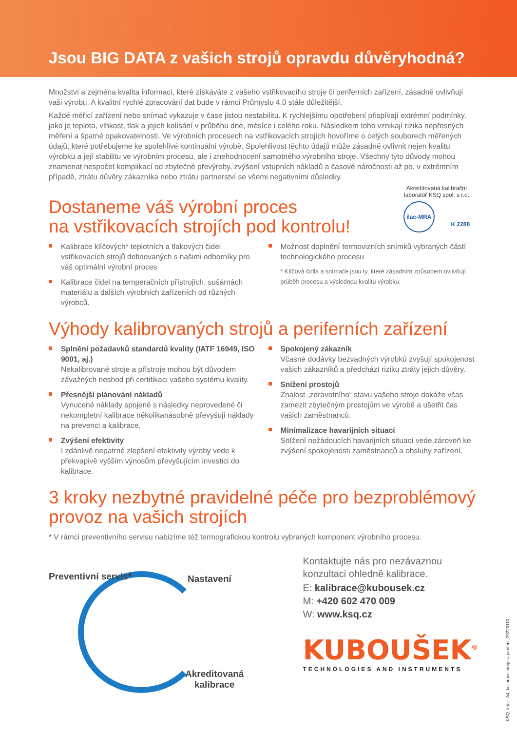Jsou BIG DATA z vašich strojů opravdu důvěryhodná?
Množství a zejména kvalita informací, které získáváte z vašeho vstřikovacího stroje či periferních zařízení, zásadně ovlivňují vaši výrobu. A kvalitní rychlé zpracování dat bude v rámci Průmyslu 4.0 stále důležitější.
Každé měřicí zařízení nebo snímač vykazuje v čase jistou nestabilitu. K rychlejšímu opotřebení přispívají extrémní podmínky, jako je teplota, vlhkost, tlak a jejich kolísání v průběhu dne, měsíce i celého roku. Následkem toho vznikají rizika nepřesných měření a špatné opakovatelnosti. Ve výrobních procesech na vstřikovacích strojích hovoříme o celých souborech měřených údajů, které potřebujeme ke spolehlivé kontinuální výrobě. Spolehlivost těchto údajů může zásadně ovlivnit nejen kvalitu výrobku a její stabilitu ve výrobním procesu, ale i znehodnocení samotného výrobního stroje. Všechny tyto důvody mohou znamenat nespočet komplikací od zbytečné převýroby, zvýšení vstupních nákladů a časové náročnosti až po, v extrémním případě, ztrátu důvěry zákazníka nebo ztrátu partnerství se všemi negativními důsledky.
Dostaneme váš výrobní proces
na vstřikovacích strojích pod kontrolu!
Akreditovaná kalibrační laboratoř KSQ spol. s r.o.
ilac-MRA K 2288
Kalibrace klíčových* teplotních a tlakových čidel vstřikovacích strojů definovaných s našimi odborníky pro váš optimální výrobní proces
Kalibrace čidel na temperačních přístrojích, sušárnách materiálu a dalších výrobních zařízeních od různých výrobců.
Možnost doplnění termovizních snímků vybraných částí technologického procesu
* Klíčová čidla a snímače jsou ty, které zásadním způsobem ovlivňují průběh procesu a výslednou kvalitu výrobku.
Výhody kalibrovaných strojů a periferních zařízení
Splnění požadavků standardů kvality (IATF 16949, ISO 9001, aj.)
Nekalibrované stroje a přístroje mohou být důvodem závažných neshod při certifikaci vašeho systému kvality.
Přesnější plánování nákladů
Vynucené náklady spojené s následky neprovedené či nekompletní kalibrace několikanásobně převyšují náklady na prevenci a kalibrace.
Zvýšení efektivity
I zdánlivě nepatrné zlepšení efektivity výroby vede k překvapivě vyšším výnosům převyšujícím investici do kalibrace.
Spokojený zákazník
Včasné dodávky bezvadných výrobků zvyšují spokojenost vašich zákazníků a předchází riziku ztráty jejich důvěry.
Snížení prostojů
Znalost „zdravotního“ stavu vašeho stroje dokáže včas zamezit zbytečným prostojům ve výrobě a ušetřit čas vašich zaměstnanců.
Minimalizace havarijních situací
Snížení nežádoucích havarijních situací vede zároveň ke zvýšení spokojenosti zaměstnanců a obsluhy zařízení.
3 kroky nezbytné pravidelné péče pro bezproblémový provoz na vašich strojích
* V rámci preventivního servisu nabízíme též termografickou kontrolu vybraných komponent výrobního procesu.
Preventivní servis* Nastavení
Akreditovaná
kalibrace
Kontaktujte nás pro nezávaznou konzultaci ohledně kalibrace.
E: kalibrace@kubousek.cz
M: +420 602 470 009
W: www.ksq.cz
KUBOUŠEK<sup>®</sup>
TECHNOLOGIES AND INSTRUMENTS
KSQ_letak_A4_kalibrace-stroju-a-periferii_20220110